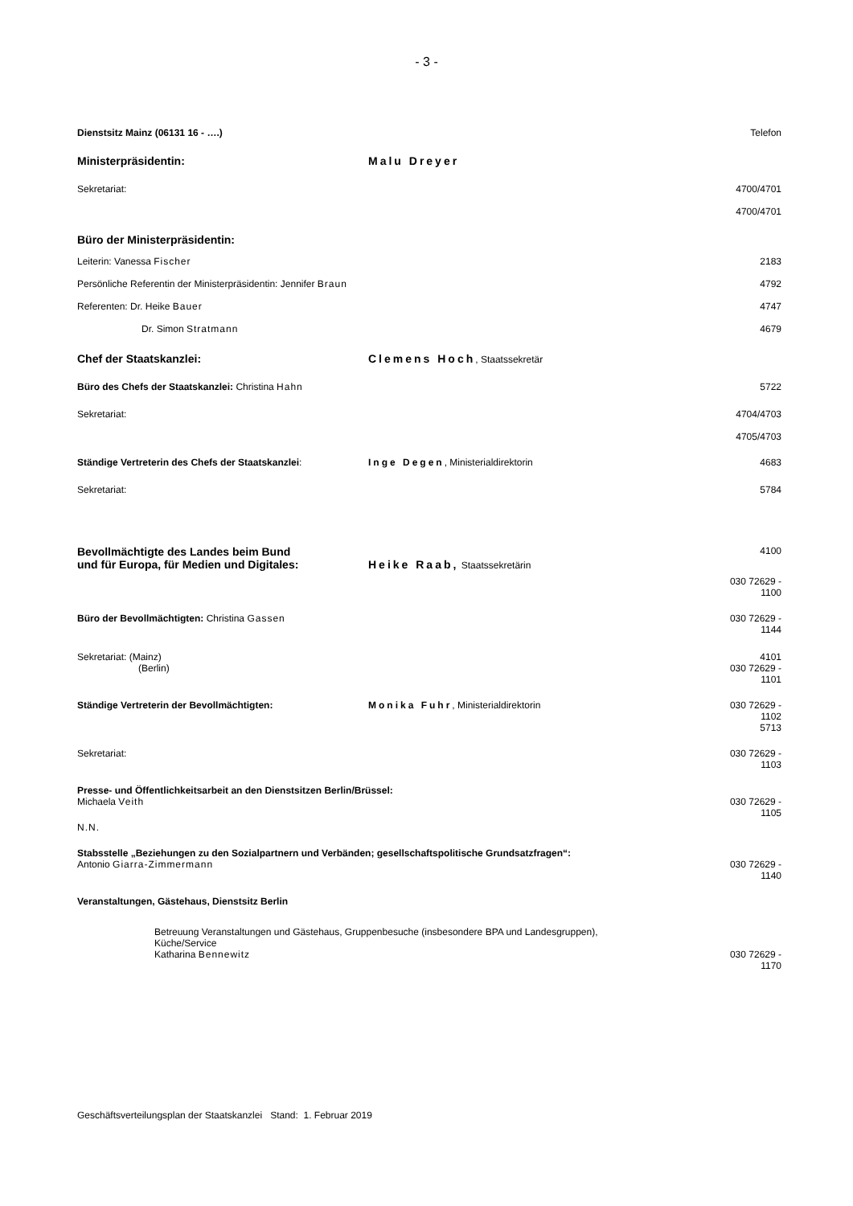- 3 -
Dienstsitz Mainz (06131 16 - ….) Telefon
Ministerpräsidentin: Malu Dreyer
Sekretariat: 4700/4701
4700/4701
Büro der Ministerpräsidentin:
Leiterin: Vanessa Fischer 2183
Persönliche Referentin der Ministerpräsidentin: Jennifer Braun 4792
Referenten: Dr. Heike Bauer 4747
Dr. Simon Stratmann 4679
Chef der Staatskanzlei: Clemens Hoch, Staatssekretär
Büro des Chefs der Staatskanzlei: Christina Hahn 5722
Sekretariat: 4704/4703
4705/4703
Ständige Vertreterin des Chefs der Staatskanzlei: Inge Degen, Ministerialdirektorin 4683
Sekretariat: 5784
Bevollmächtigte des Landes beim Bund
und für Europa, für Medien und Digitales: Heike Raab, Staatssekretärin 4100
030 72629 -
1100
Büro der Bevollmächtigten: Christina Gassen 030 72629 -
1144
Sekretariat: (Mainz)
(Berlin) 4101
030 72629 -
1101
Ständige Vertreterin der Bevollmächtigten: Monika Fuhr, Ministerialdirektorin 030 72629 -
1102
5713
Sekretariat: 030 72629 -
1103
Presse- und Öffentlichkeitsarbeit an den Dienstsitzen Berlin/Brüssel:
Michaela Veith 030 72629 -
1105
N.N.
Stabsstelle „Beziehungen zu den Sozialpartnern und Verbänden; gesellschaftspolitische Grundsatzfragen“:
Antonio Giarra-Zimmermann 030 72629 -
1140
Veranstaltungen, Gästehaus, Dienstsitz Berlin
Betreuung Veranstaltungen und Gästehaus, Gruppenbesuche (insbesondere BPA und Landesgruppen),
Küche/Service
Katharina Bennewitz 030 72629 -
1170
Geschäftsverteilungsplan der Staatskanzlei Stand: 1. Februar 2019